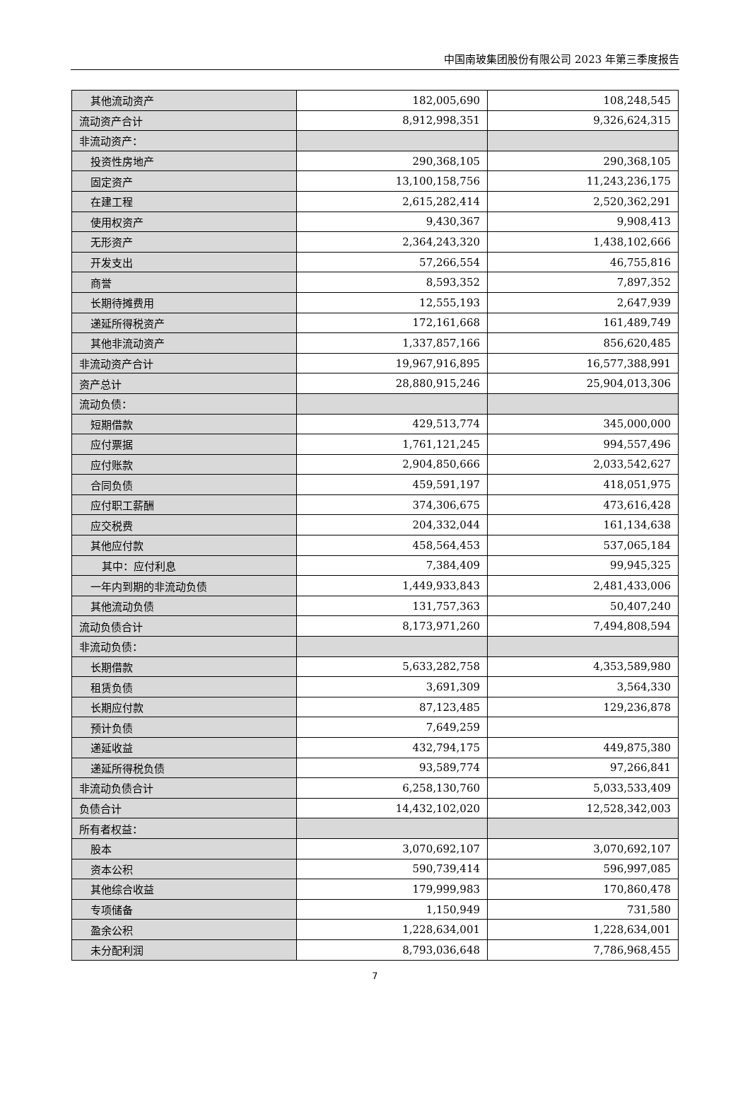中国南玻集团股份有限公司 2023 年第三季度报告
| 其他流动资产 | 182,005,690 | 108,248,545 |
| 流动资产合计 | 8,912,998,351 | 9,326,624,315 |
| 非流动资产： | | |
| 投资性房地产 | 290,368,105 | 290,368,105 |
| 固定资产 | 13,100,158,756 | 11,243,236,175 |
| 在建工程 | 2,615,282,414 | 2,520,362,291 |
| 使用权资产 | 9,430,367 | 9,908,413 |
| 无形资产 | 2,364,243,320 | 1,438,102,666 |
| 开发支出 | 57,266,554 | 46,755,816 |
| 商誉 | 8,593,352 | 7,897,352 |
| 长期待摊费用 | 12,555,193 | 2,647,939 |
| 递延所得税资产 | 172,161,668 | 161,489,749 |
| 其他非流动资产 | 1,337,857,166 | 856,620,485 |
| 非流动资产合计 | 19,967,916,895 | 16,577,388,991 |
| 资产总计 | 28,880,915,246 | 25,904,013,306 |
| 流动负债： | | |
| 短期借款 | 429,513,774 | 345,000,000 |
| 应付票据 | 1,761,121,245 | 994,557,496 |
| 应付账款 | 2,904,850,666 | 2,033,542,627 |
| 合同负债 | 459,591,197 | 418,051,975 |
| 应付职工薪酬 | 374,306,675 | 473,616,428 |
| 应交税费 | 204,332,044 | 161,134,638 |
| 其他应付款 | 458,564,453 | 537,065,184 |
| 其中：应付利息 | 7,384,409 | 99,945,325 |
| 一年内到期的非流动负债 | 1,449,933,843 | 2,481,433,006 |
| 其他流动负债 | 131,757,363 | 50,407,240 |
| 流动负债合计 | 8,173,971,260 | 7,494,808,594 |
| 非流动负债： | | |
| 长期借款 | 5,633,282,758 | 4,353,589,980 |
| 租赁负债 | 3,691,309 | 3,564,330 |
| 长期应付款 | 87,123,485 | 129,236,878 |
| 预计负债 | 7,649,259 | |
| 递延收益 | 432,794,175 | 449,875,380 |
| 递延所得税负债 | 93,589,774 | 97,266,841 |
| 非流动负债合计 | 6,258,130,760 | 5,033,533,409 |
| 负债合计 | 14,432,102,020 | 12,528,342,003 |
| 所有者权益： | | |
| 股本 | 3,070,692,107 | 3,070,692,107 |
| 资本公积 | 590,739,414 | 596,997,085 |
| 其他综合收益 | 179,999,983 | 170,860,478 |
| 专项储备 | 1,150,949 | 731,580 |
| 盈余公积 | 1,228,634,001 | 1,228,634,001 |
| 未分配利润 | 8,793,036,648 | 7,786,968,455 |
7